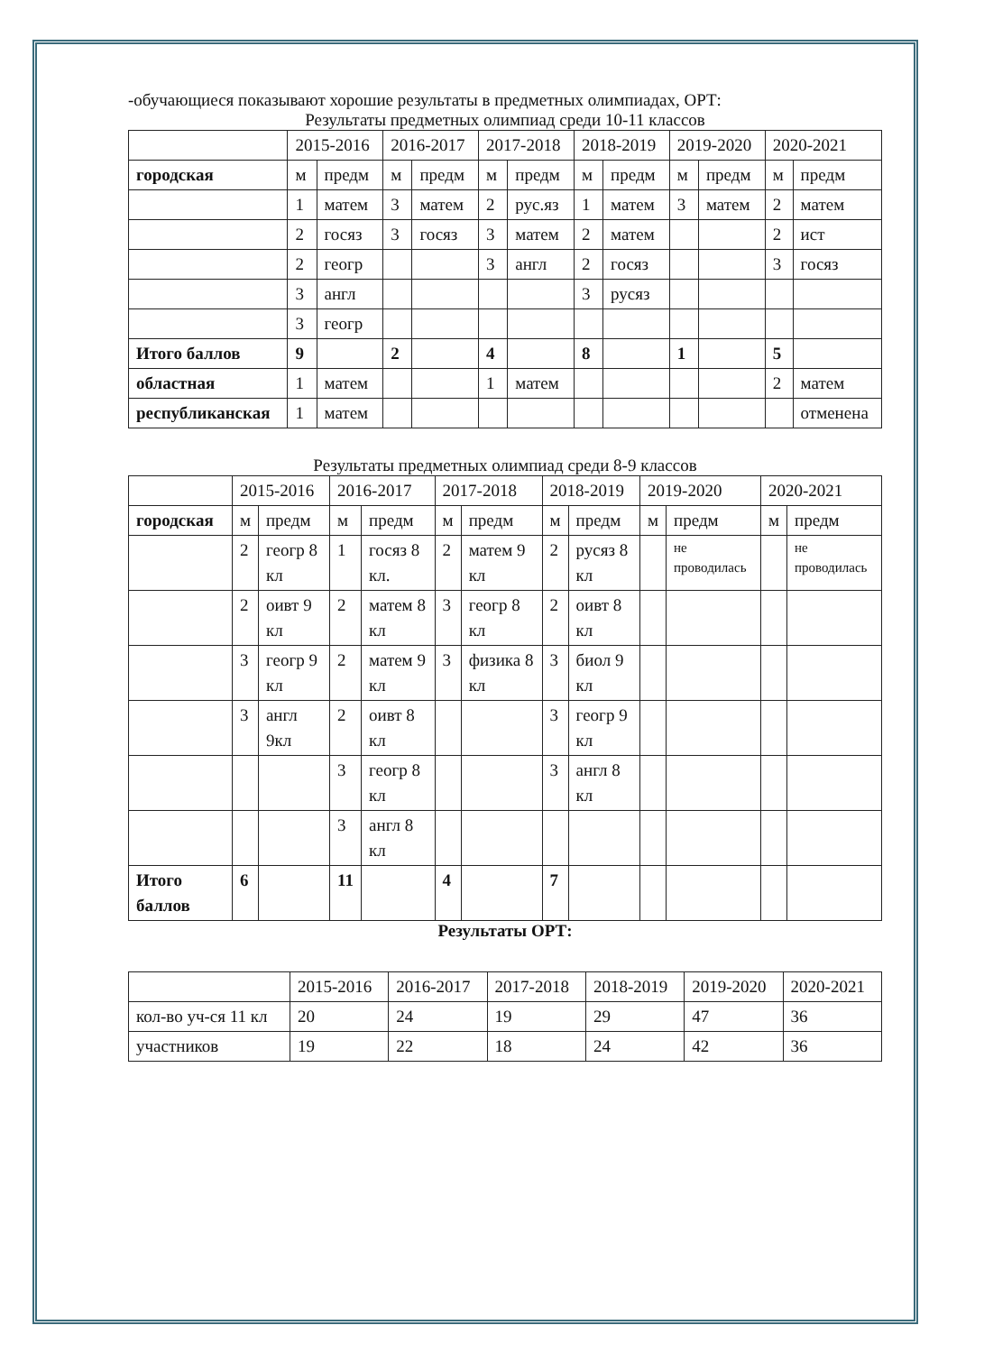-обучающиеся показывают хорошие результаты в предметных олимпиадах, ОРТ:
Результаты предметных олимпиад среди 10-11 классов
| | 2015-2016 | | 2016-2017 | | 2017-2018 | | 2018-2019 | | 2019-2020 | | 2020-2021 | |
| --- | --- | --- | --- | --- | --- | --- | --- | --- | --- | --- | --- | --- |
| городская | м | предм | м | предм | м | предм | м | предм | м | предм | м | предм |
| | 1 | матем | 3 | матем | 2 | рус.яз | 1 | матем | 3 | матем | 2 | матем |
| | 2 | госяз | 3 | госяз | 3 | матем | 2 | матем | | | 2 | ист |
| | 2 | геогр | | | 3 | англ | 2 | госяз | | | 3 | госяз |
| | 3 | англ | | | | | 3 | русяз | | | | |
| | 3 | геогр | | | | | | | | | | |
| Итого баллов | 9 | | 2 | | 4 | | 8 | | 1 | | 5 | |
| областная | 1 | матем | | | 1 | матем | | | | | 2 | матем |
| республиканская | 1 | матем | | | | | | | | | | отменена |
Результаты предметных олимпиад среди 8-9 классов
| | 2015-2016 | | 2016-2017 | | 2017-2018 | | 2018-2019 | | 2019-2020 | | 2020-2021 | |
| --- | --- | --- | --- | --- | --- | --- | --- | --- | --- | --- | --- | --- |
| городская | м | предм | м | предм | м | предм | м | предм | м | предм | м | предм |
| | 2 | геогр 8 кл | 1 | госяз 8 кл. | 2 | матем 9 кл | 2 | русяз 8 кл | | не проводилась | | не проводилась |
| | 2 | оивт 9 кл | 2 | матем 8 кл | 3 | геогр 8 кл | 2 | оивт 8 кл | | | | |
| | 3 | геогр 9 кл | 2 | матем 9 кл | 3 | физика 8 кл | 3 | биол 9 кл | | | | |
| | 3 | англ 9кл | 2 | оивт 8 кл | | | 3 | геогр 9 кл | | | | |
| | | | 3 | геогр 8 кл | | | 3 | англ 8 кл | | | | |
| | | | 3 | англ 8 кл | | | | | | | | |
| Итого баллов | 6 | | 11 | | 4 | | 7 | | | | | |
Результаты ОРТ:
| | 2015-2016 | 2016-2017 | 2017-2018 | 2018-2019 | 2019-2020 | 2020-2021 |
| --- | --- | --- | --- | --- | --- | --- |
| кол-во уч-ся 11 кл | 20 | 24 | 19 | 29 | 47 | 36 |
| участников | 19 | 22 | 18 | 24 | 42 | 36 |